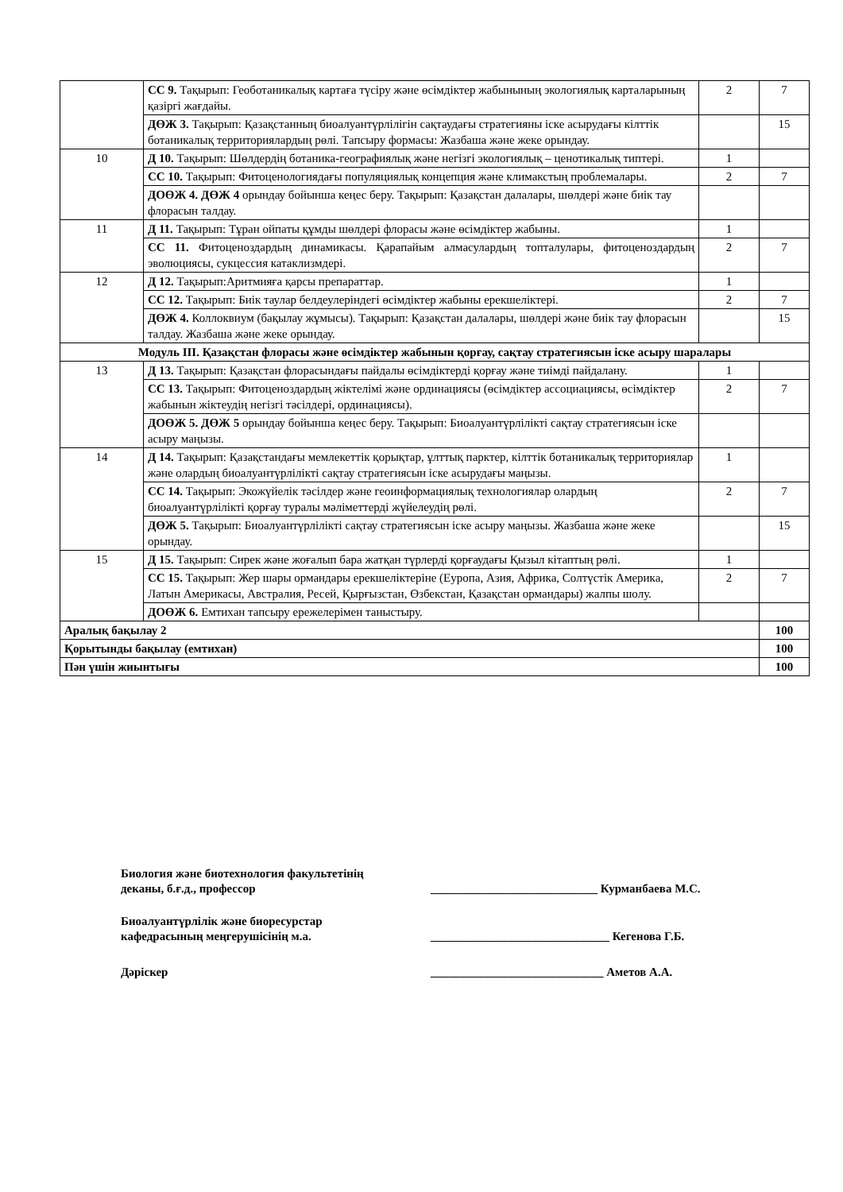| | СС 9. Тақырып: Геоботаникалық картаға түсіру және өсімдіктер жабынының экологиялық карталарының қазіргі жағдайы. | 2 | 7 |
| | ДӨЖ 3. Тақырып: Қазақстанның биоалуантүрлілігін сақтаудағы стратегияны іске асырудағы кілттік ботаникалық территориялардың рөлі. Тапсыру формасы: Жазбаша және жеке орындау. | | 15 |
| 10 | Д 10. Тақырып: Шөлдердің ботаника-географиялық және негізгі экологиялық – ценотикалық типтері. | 1 | |
| | СС 10. Тақырып: Фитоценологиядағы популяциялық концепция және климакстың проблемалары. | 2 | 7 |
| | ДОӨЖ 4. ДӨЖ 4 орындау бойынша кеңес беру. Тақырып: Қазақстан далалары, шөлдері және биік тау флорасын талдау. | | |
| 11 | Д 11. Тақырып: Тұран ойпаты құмды шөлдері флорасы және өсімдіктер жабыны. | 1 | |
| | СС 11. Фитоценоздардың динамикасы. Қарапайым алмасулардың топталулары, фитоценоздардың эволюциясы, сукцессия катаклизмдері. | 2 | 7 |
| 12 | Д 12. Тақырып:Аритмияға қарсы препараттар. | 1 | |
| | СС 12. Тақырып: Биік таулар белдеулеріндегі өсімдіктер жабыны ерекшеліктері. | 2 | 7 |
| | ДӨЖ 4. Коллоквиум (бақылау жұмысы). Тақырып: Қазақстан далалары, шөлдері және биік тау флорасын талдау. Жазбаша және жеке орындау. | | 15 |
| Модуль ІІІ. Қазақстан флорасы және өсімдіктер жабынын қорғау, сақтау стратегиясын іске асыру шаралары | | | |
| 13 | Д 13. Тақырып: Қазақстан флорасындағы пайдалы өсімдіктерді қорғау және тиімді пайдалану. | 1 | |
| | СС 13. Тақырып: Фитоценоздардың жіктелімі және ординациясы (өсімдіктер ассоциациясы, өсімдіктер жабынын жіктеудің негізгі тәсілдері, ординациясы). | 2 | 7 |
| | ДОӨЖ 5. ДӨЖ 5 орындау бойынша кеңес беру. Тақырып: Биоалуантүрлілікті сақтау стратегиясын іске асыру маңызы. | | |
| 14 | Д 14. Тақырып: Қазақстандағы мемлекеттік қорықтар, ұлттық парктер, кілттік ботаникалық территориялар және олардың биоалуантүрлілікті сақтау стратегиясын іске асырудағы маңызы. | 1 | |
| | СС 14. Тақырып: Экожүйелік тәсілдер және геоинформациялық технологиялар олардың биоалуантүрлілікті қорғау туралы мәліметтерді жүйелеудің рөлі. | 2 | 7 |
| | ДӨЖ 5. Тақырып: Биоалуантүрлілікті сақтау стратегиясын іске асыру маңызы. Жазбаша және жеке орындау. | | 15 |
| 15 | Д 15. Тақырып: Сирек және жоғалып бара жатқан түрлерді қорғаудағы Қызыл кітаптың рөлі. | 1 | |
| | СС 15. Тақырып: Жер шары ормандары ерекшеліктеріне (Еуропа, Азия, Африка, Солтүстік Америка, Латын Америкасы, Австралия, Ресей, Қырғызстан, Өзбекстан, Қазақстан ормандары) жалпы шолу. | 2 | 7 |
| | ДОӨЖ 6. Емтихан тапсыру ережелерімен таныстыру. | | |
| Аралық бақылау 2 | | | 100 |
| Қорытынды бақылау (емтихан) | | | 100 |
| Пән үшін жиынтығы | | | 100 |
| Биология және биотехнология факультетінің деканы, б.ғ.д., профессор | ____________________________ Курманбаева М.С. |
| Биоалуантүрлілік және биоресурстар кафедрасының меңгерушісінің м.а. | ______________________________ Кегенова Г.Б. |
| Дәріскер | _____________________________ Аметов А.А. |